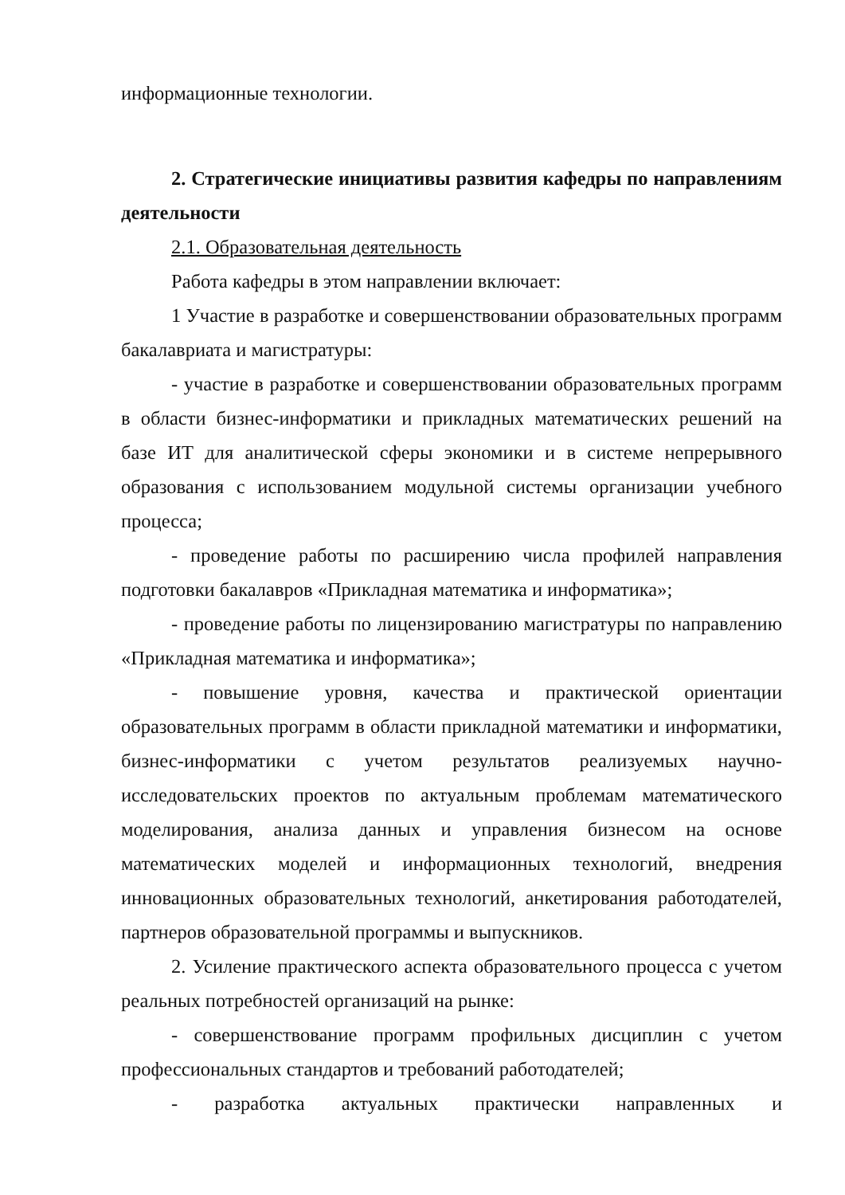информационные технологии.
2. Стратегические инициативы развития кафедры по направлениям деятельности
2.1. Образовательная деятельность
Работа кафедры в этом направлении включает:
1 Участие в разработке и совершенствовании образовательных программ бакалавриата и магистратуры:
- участие в разработке и совершенствовании образовательных программ в области бизнес-информатики и прикладных математических решений на базе ИТ для аналитической сферы экономики и в системе непрерывного образования с использованием модульной системы организации учебного процесса;
- проведение работы по расширению числа профилей направления подготовки бакалавров «Прикладная математика и информатика»;
- проведение работы по лицензированию магистратуры по направлению «Прикладная математика и информатика»;
- повышение уровня, качества и практической ориентации образовательных программ в области прикладной математики и информатики, бизнес-информатики с учетом результатов реализуемых научно-исследовательских проектов по актуальным проблемам математического моделирования, анализа данных и управления бизнесом на основе математических моделей и информационных технологий, внедрения инновационных образовательных технологий, анкетирования работодателей, партнеров образовательной программы и выпускников.
2. Усиление практического аспекта образовательного процесса с учетом реальных потребностей организаций на рынке:
- совершенствование программ профильных дисциплин с учетом профессиональных стандартов и требований работодателей;
- разработка актуальных практически направленных и